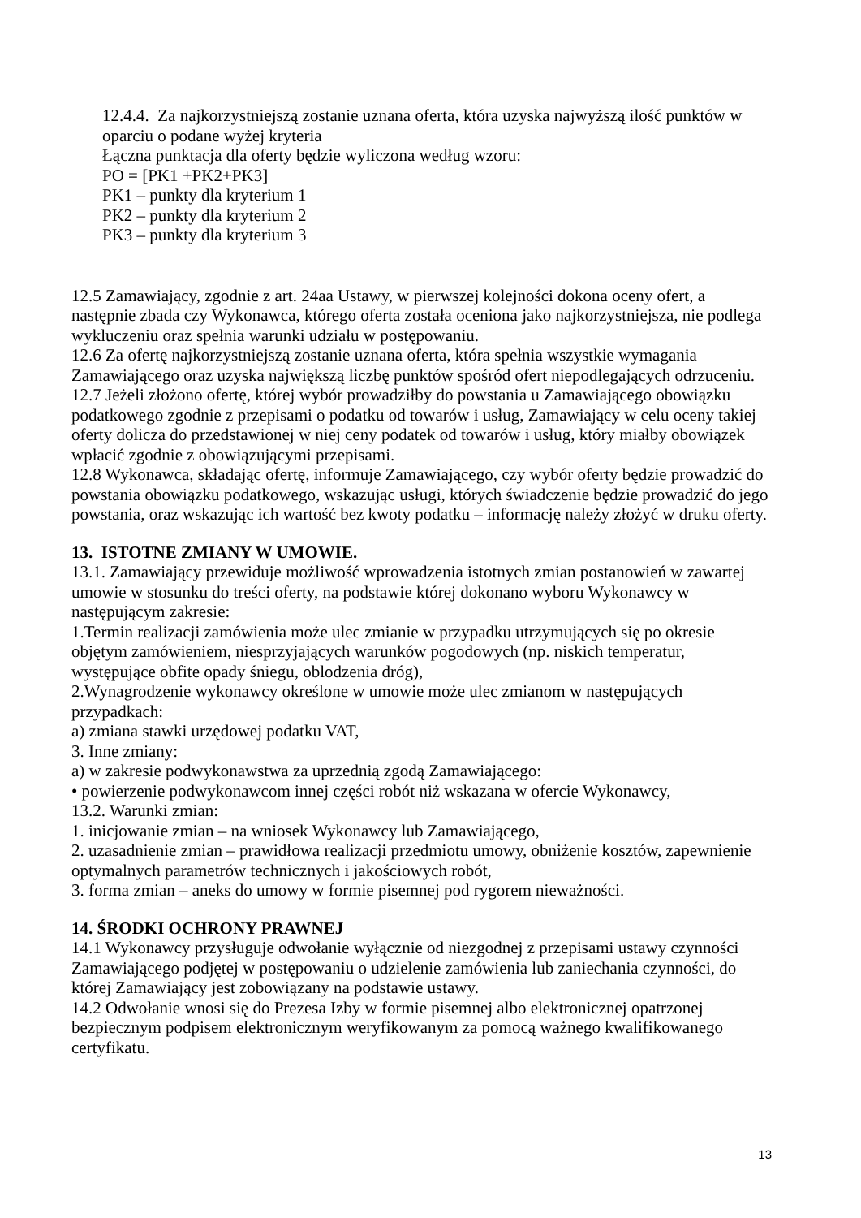12.4.4. Za najkorzystniejszą zostanie uznana oferta, która uzyska najwyższą ilość punktów w oparciu o podane wyżej kryteria
Łączna punktacja dla oferty będzie wyliczona według wzoru:
PO = [PK1 +PK2+PK3]
PK1 – punkty dla kryterium 1
PK2 – punkty dla kryterium 2
PK3 – punkty dla kryterium 3
12.5 Zamawiający, zgodnie z art. 24aa Ustawy, w pierwszej kolejności dokona oceny ofert, a następnie zbada czy Wykonawca, którego oferta została oceniona jako najkorzystniejsza, nie podlega wykluczeniu oraz spełnia warunki udziału w postępowaniu.
12.6 Za ofertę najkorzystniejszą zostanie uznana oferta, która spełnia wszystkie wymagania Zamawiającego oraz uzyska największą liczbę punktów spośród ofert niepodlegających odrzuceniu.
12.7 Jeżeli złożono ofertę, której wybór prowadziłby do powstania u Zamawiającego obowiązku podatkowego zgodnie z przepisami o podatku od towarów i usług, Zamawiający w celu oceny takiej oferty dolicza do przedstawionej w niej ceny podatek od towarów i usług, który miałby obowiązek wpłacić zgodnie z obowiązującymi przepisami.
12.8 Wykonawca, składając ofertę, informuje Zamawiającego, czy wybór oferty będzie prowadzić do powstania obowiązku podatkowego, wskazując usługi, których świadczenie będzie prowadzić do jego powstania, oraz wskazując ich wartość bez kwoty podatku – informację należy złożyć w druku oferty.
13. ISTOTNE ZMIANY W UMOWIE.
13.1. Zamawiający przewiduje możliwość wprowadzenia istotnych zmian postanowień w zawartej umowie w stosunku do treści oferty, na podstawie której dokonano wyboru Wykonawcy w następującym zakresie:
1.Termin realizacji zamówienia może ulec zmianie w przypadku utrzymujących się po okresie objętym zamówieniem, niesprzyjających warunków pogodowych (np. niskich temperatur, występujące obfite opady śniegu, oblodzenia dróg),
2.Wynagrodzenie wykonawcy określone w umowie może ulec zmianom w następujących przypadkach:
a) zmiana stawki urzędowej podatku VAT,
3. Inne zmiany:
a) w zakresie podwykonawstwa za uprzednią zgodą Zamawiającego:
• powierzenie podwykonawcom innej części robót niż wskazana w ofercie Wykonawcy,
13.2. Warunki zmian:
1. inicjowanie zmian – na wniosek Wykonawcy lub Zamawiającego,
2. uzasadnienie zmian – prawidłowa realizacji przedmiotu umowy, obniżenie kosztów, zapewnienie optymalnych parametrów technicznych i jakościowych robót,
3. forma zmian – aneks do umowy w formie pisemnej pod rygorem nieważności.
14. ŚRODKI OCHRONY PRAWNEJ
14.1 Wykonawcy przysługuje odwołanie wyłącznie od niezgodnej z przepisami ustawy czynności Zamawiającego podjętej w postępowaniu o udzielenie zamówienia lub zaniechania czynności, do której Zamawiający jest zobowiązany na podstawie ustawy.
14.2 Odwołanie wnosi się do Prezesa Izby w formie pisemnej albo elektronicznej opatrzonej bezpiecznym podpisem elektronicznym weryfikowanym za pomocą ważnego kwalifikowanego certyfikatu.
13